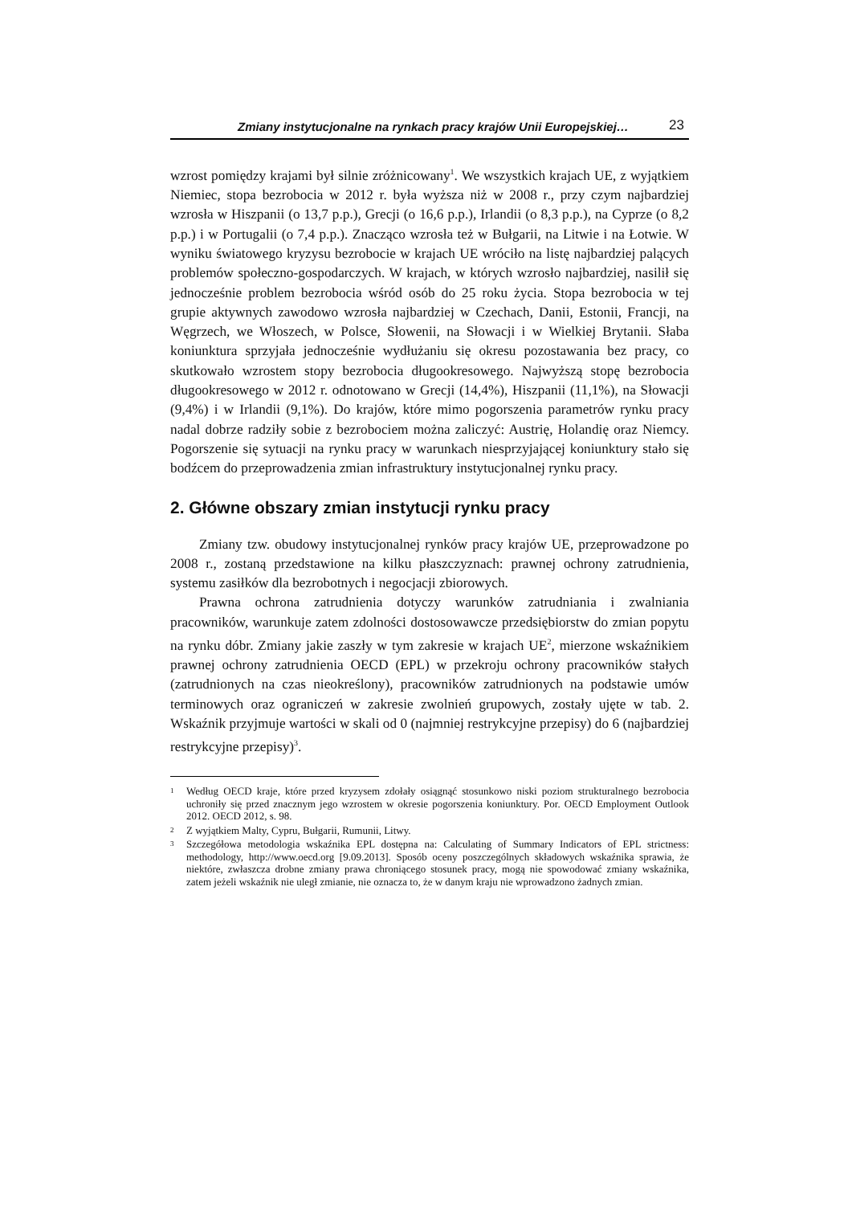Zmiany instytucjonalne na rynkach pracy krajów Unii Europejskiej… 23
wzrost pomiędzy krajami był silnie zróżnicowany<sup>1</sup>. We wszystkich krajach UE, z wyjątkiem Niemiec, stopa bezrobocia w 2012 r. była wyższa niż w 2008 r., przy czym najbardziej wzrosła w Hiszpanii (o 13,7 p.p.), Grecji (o 16,6 p.p.), Irlandii (o 8,3 p.p.), na Cyprze (o 8,2 p.p.) i w Portugalii (o 7,4 p.p.). Znacząco wzrosła też w Bułgarii, na Litwie i na Łotwie. W wyniku światowego kryzysu bezrobocie w krajach UE wróciło na listę najbardziej palących problemów społeczno-gospodarczych. W krajach, w których wzrosło najbardziej, nasilił się jednocześnie problem bezrobocia wśród osób do 25 roku życia. Stopa bezrobocia w tej grupie aktywnych zawodowo wzrosła najbardziej w Czechach, Danii, Estonii, Francji, na Węgrzech, we Włoszech, w Polsce, Słowenii, na Słowacji i w Wielkiej Brytanii. Słaba koniunktura sprzyjała jednocześnie wydłużaniu się okresu pozostawania bez pracy, co skutkowało wzrostem stopy bezrobocia długookresowego. Najwyższą stopę bezrobocia długookresowego w 2012 r. odnotowano w Grecji (14,4%), Hiszpanii (11,1%), na Słowacji (9,4%) i w Irlandii (9,1%). Do krajów, które mimo pogorszenia parametrów rynku pracy nadal dobrze radziły sobie z bezrobociem można zaliczyć: Austrię, Holandię oraz Niemcy. Pogorszenie się sytuacji na rynku pracy w warunkach niesprzyjającej koniunktury stało się bodźcem do przeprowadzenia zmian infrastruktury instytucjonalnej rynku pracy.
2. Główne obszary zmian instytucji rynku pracy
Zmiany tzw. obudowy instytucjonalnej rynków pracy krajów UE, przeprowadzone po 2008 r., zostaną przedstawione na kilku płaszczyznach: prawnej ochrony zatrudnienia, systemu zasiłków dla bezrobotnych i negocjacji zbiorowych.
Prawna ochrona zatrudnienia dotyczy warunków zatrudniania i zwalniania pracowników, warunkuje zatem zdolności dostosowawcze przedsiębiorstw do zmian popytu na rynku dóbr. Zmiany jakie zaszły w tym zakresie w krajach UE<sup>2</sup>, mierzone wskaźnikiem prawnej ochrony zatrudnienia OECD (EPL) w przekroju ochrony pracowników stałych (zatrudnionych na czas nieokreślony), pracowników zatrudnionych na podstawie umów terminowych oraz ograniczeń w zakresie zwolnień grupowych, zostały ujęte w tab. 2. Wskaźnik przyjmuje wartości w skali od 0 (najmniej restrykcyjne przepisy) do 6 (najbardziej restrykcyjne przepisy)<sup>3</sup>.
<sup>1</sup> Według OECD kraje, które przed kryzysem zdołały osiągnąć stosunkowo niski poziom strukturalnego bezrobocia uchroniły się przed znacznym jego wzrostem w okresie pogorszenia koniunktury. Por. OECD Employment Outlook 2012. OECD 2012, s. 98.
<sup>2</sup> Z wyjątkiem Malty, Cypru, Bułgarii, Rumunii, Litwy.
<sup>3</sup> Szczegółowa metodologia wskaźnika EPL dostępna na: Calculating of Summary Indicators of EPL strictness: methodology, http://www.oecd.org [9.09.2013]. Sposób oceny poszczególnych składowych wskaźnika sprawia, że niektóre, zwłaszcza drobne zmiany prawa chroniącego stosunek pracy, mogą nie spowodować zmiany wskaźnika, zatem jeżeli wskaźnik nie uległ zmianie, nie oznacza to, że w danym kraju nie wprowadzono żadnych zmian.